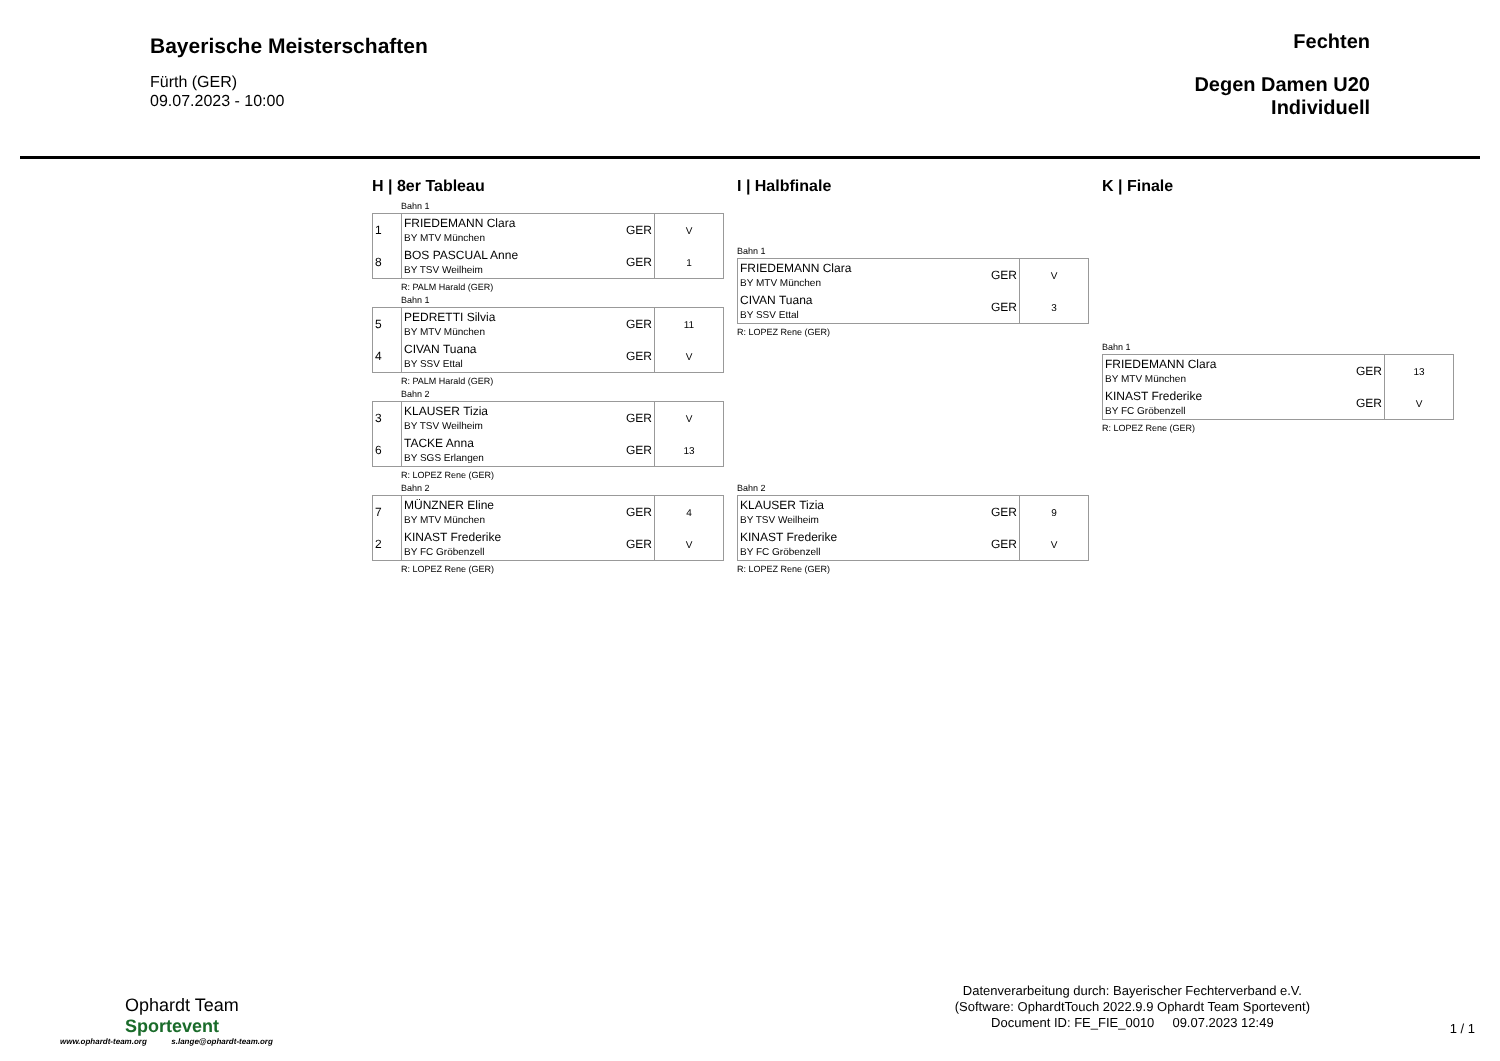Bayerische Meisterschaften
Fürth (GER)
09.07.2023 - 10:00
Fechten
Degen Damen U20
Individuell
H | 8er Tableau
Bahn 1
| 1 | FRIEDEMANN Clara BY MTV München | GER | V |
| 8 | BOS PASCUAL Anne BY TSV Weilheim | GER | 1 |
R: PALM Harald (GER)
Bahn 1
| 5 | PEDRETTI Silvia BY MTV München | GER | 11 |
| 4 | CIVAN Tuana BY SSV Ettal | GER | V |
R: PALM Harald (GER)
Bahn 2
| 3 | KLAUSER Tizia BY TSV Weilheim | GER | V |
| 6 | TACKE Anna BY SGS Erlangen | GER | 13 |
R: LOPEZ Rene (GER)
Bahn 2
| 7 | MÜNZNER Eline BY MTV München | GER | 4 |
| 2 | KINAST Frederike BY FC Gröbenzell | GER | V |
R: LOPEZ Rene (GER)
I | Halbfinale
Bahn 1
| FRIEDEMANN Clara BY MTV München | GER | V |
| CIVAN Tuana BY SSV Ettal | GER | 3 |
R: LOPEZ Rene (GER)
Bahn 2
| KLAUSER Tizia BY TSV Weilheim | GER | 9 |
| KINAST Frederike BY FC Gröbenzell | GER | V |
R: LOPEZ Rene (GER)
K | Finale
Bahn 1
| FRIEDEMANN Clara BY MTV München | GER | 13 |
| KINAST Frederike BY FC Gröbenzell | GER | V |
R: LOPEZ Rene (GER)
Ophardt Team
Sportevent
www.ophardt-team.org s.lange@ophardt-team.org
Datenverarbeitung durch: Bayerischer Fechterverband e.V.
(Software: OphardtTouch 2022.9.9 Ophardt Team Sportevent)
Document ID: FE_FIE_0010 09.07.2023 12:49
1 / 1